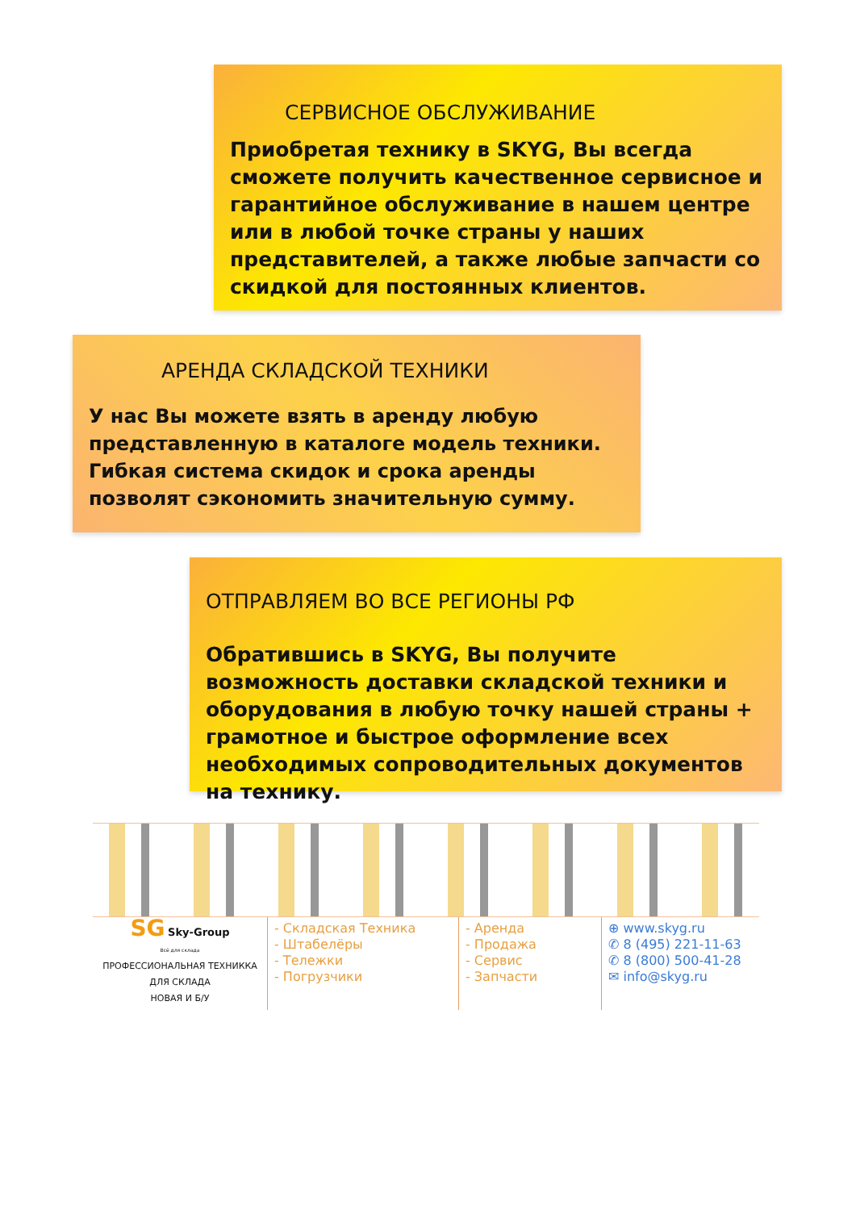СЕРВИСНОЕ ОБСЛУЖИВАНИЕ
Приобретая технику в SKYG, Вы всегда сможете получить качественное сервисное и гарантийное обслуживание в нашем центре или в любой точке страны у наших представителей, а также любые запчасти со скидкой для постоянных клиентов.
АРЕНДА СКЛАДСКОЙ ТЕХНИКИ
У нас Вы можете взять в аренду любую представленную в каталоге модель техники. Гибкая система скидок и срока аренды позволят сэкономить значительную сумму.
ОТПРАВЛЯЕМ ВО ВСЕ РЕГИОНЫ РФ
Обратившись в SKYG, Вы получите возможность доставки складской техники и оборудования в любую точку нашей страны + грамотное и быстрое оформление всех необходимых сопроводительных документов на технику.
SG Sky-Group
Всё для склада
ПРОФЕССИОНАЛЬНАЯ ТЕХНИККА ДЛЯ СКЛАДА
НОВАЯ И Б/У
- Складская Техника
- Штабелёры
- Тележки
- Погрузчики
- Аренда
- Продажа
- Сервис
- Запчасти
⊕ www.skyg.ru
✆ 8 (495) 221-11-63
✆ 8 (800) 500-41-28
✉ info@skyg.ru